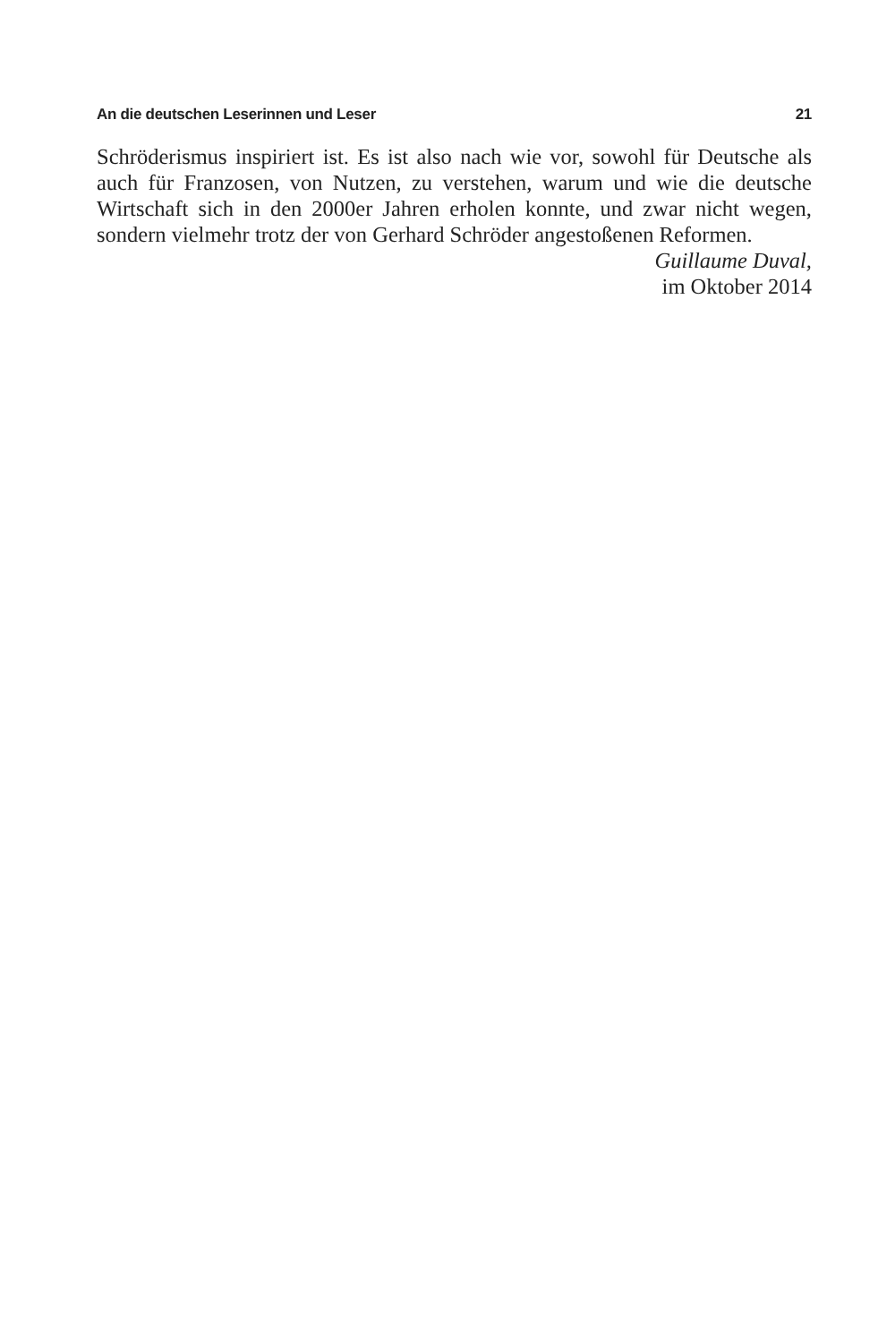An die deutschen Leserinnen und Leser 21
Schröderismus inspiriert ist. Es ist also nach wie vor, sowohl für Deutsche als auch für Franzosen, von Nutzen, zu verstehen, warum und wie die deutsche Wirtschaft sich in den 2000er Jahren erholen konnte, und zwar nicht wegen, sondern vielmehr trotz der von Gerhard Schröder angestoßenen Reformen.
Guillaume Duval,
im Oktober 2014